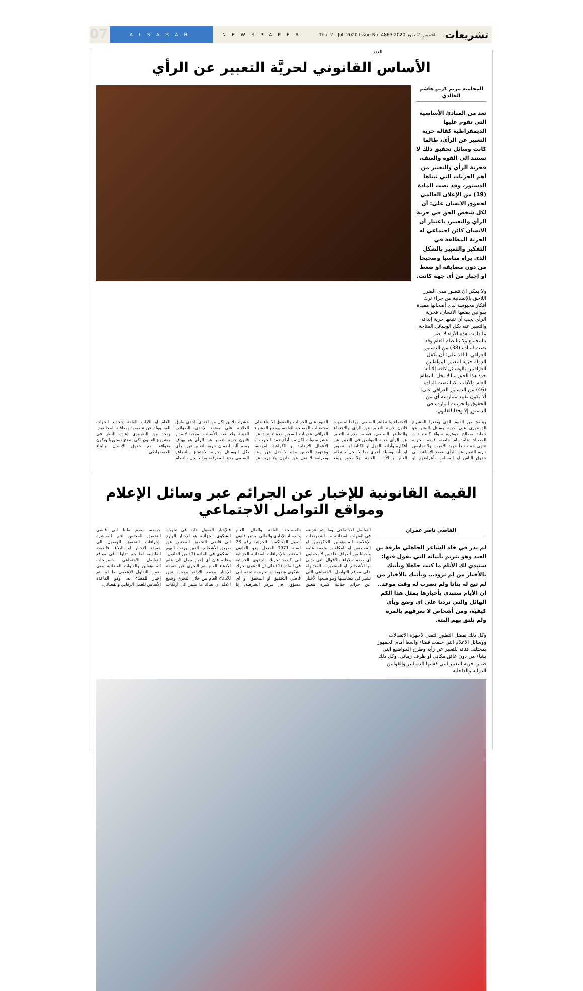07
ALSABAH NEWSPAPER Thu. 2 . Jul. 2020 Issue No. 4863 الخميس 2 تموز 2020 العدد
تشريعات
الأساس القانوني لحريَّة التعبير عن الرأي
المحامية مريم كريم هاشم الخالدي
تعد من المبادئ الأساسية التي تقوم عليها الديمقراطية كفالة حرية التعبير عن الرأي، طالما كانت وسائل تحقيق ذلك لا تستند الى القوة والعنف، فحرية الرأي والتعبير من أهم الحريات التي تبناها الدستور، وقد نصت المادة (19) من الإعلان العالمي لحقوق الانسان على: أن لكل شخص الحق في حرية الرأي والتعبير، باعتبار أن الانسان كائن اجتماعي له الحرية المطلقة في التفكير والتعبير بالشكل الذي يراه مناسبا وصحيحا من دون مضايقة او ضغط او إجبار من أي جهة كانت.
ولا يمكن ان نتصور مدى الضرر اللاحق بالإنسانية من جراء ترك أفكار محبوسة لدى أصحابها مقيدة بقوانين يضعها الانسان، فحرية الرأي يجب أن تتبعها حرية إبدائه والتعبير عنه بكل الوسائل المتاحة، ما دامت هذه الآراء لا تضر بالمجتمع ولا بالنظام العام وقد نصت المادة (38) من الدستور العراقي النافذ على: أن تكفل الدولة حرية التعبير للمواطنين العراقيين بالوسائل كافة إلا أنه حدد هذا الحق بما لا يخل بالنظام العام والآداب، كما نصت المادة (46) من الدستور العراقي على: ألا يكون تقييد ممارسة أي من الحقوق والحريات الواردة في الدستور إلا وفقا للقانون.
ويتضح من القيود الذي وضعها المشرع الدستوري على حرية وسائل النشر هو حماية مصالح جوهرية سواء كانت تلك المصالح عامة ام خاصة، فهذه الحرية تنتهي حيث تبدأ حرية الآخرين ولا تمارس حرية التعبير عن الرأي بقصد الإساءة الى حقوق الناس او المساس بأعراضهم او الاجتماع والتظاهر السلمي. ووفقا لمسودة قانون حرية التعبير عن الرأي والاجتماع والتظاهر السلمي، فيقصد بحرية التعبير عن الرأي حرية المواطن في التعبير عن أفكاره وآرائه بالقول او الكتابة او التصوير او بأية وسيلة أخرى بما لا يخل بالنظام العام او الآداب العامة. ولا يجوز وضع القيود على الحريات والحقوق إلا بناء على مقتضيات المصلحة العامة، ووضع المشرع العراقي عقوبات السجن مدة لا تزيد عن عشر سنوات لكل من أذاع عمدا للحرب او الأعمال الارهابية او الكراهية القومية، وعقوبة الحبس مدة لا تقل عن سنة وبغرامة لا تقل عن مليون ولا تزيد عن عشرة ملايين لكل من اعتدى بإحدى طرق العلانية على معتقد لإحدى الطوائف الدينية. وقد نصت الأسباب الموجبة لاصدار قانون حرية التعبير عن الرأي هو بهدف رسم آلية لضمان حرية التعبير عن الرأي بكل الوسائل وحرية الاجتماع والتظاهر السلمي وحق المعرفة، بما لا يخل بالنظام العام او الآداب العامة وتحديد الجهات المسؤولة عن تنظيمها ومعاقبة المخالفين، ونجد من الضروري إعادة النظر في مشروع القانون لكي ينضج دستوريا ويكون متوافقا مع حقوق الإنسان والبناء الديمقراطي.
القيمة القانونية للإخبار عن الجرائم عبر وسائل الإعلام ومواقع التواصل الاجتماعي
القاضي ناصر عمران
لم يدر في خلد الشاعر الجاهلي طرفة بن العبد وهو يترنم بأبياته التي يقول فيها: ستبدي لك الأيام ما كنت جاهلا ويأتيك بالأخبار من لم تزود... ويأتيك بالأخبار من لم تبع له بتاتا ولم تضرب له وقت موعد.. ان الأيام ستبدي بأخبارها بمثل هذا الكم الهائل والتي تردنا على اي وضع وبأي كيفية، ومن أشخاص لا نعرفهم بالمرة ولم نلتق بهم البتة.
وكل ذلك بفضل التطور التقني لأجهزة الاتصالات ووسائل الاعلام التي خلقت فضاء واسعا أمام الجمهور بمختلف فئاته للتعبير عن رأيه وطرح المواضيع التي يشاء من دون عائق مكاني او ظرف زماني، وكل ذلك ضمن حرية التعبير التي كفلتها الدساتير والقوانين الدولية والداخلية.
التواصل الاجتماعي وما يتم عرضه في القنوات الفضائية من التصريحات الإعلامية للمسؤولين الحكوميين او الموظفين او المكلفين بخدمة عامة وأحيانا من أطراف عاديين لا يحملون أي صفة والآراء والأقوال التي يدلي بها الأشخاص او المنشورات المتداولة على مواقع التواصل الاجتماعي التي تشير في مضامينها ومواضيعها الأخبار عن جرائم جنائية كبيرة تتعلق بالمصلحة العامة والمال العام والفساد الإداري والمالي. يشير قانون أصول المحاكمات الجزائية رقم 23 لسنة 1971 المعدل وهو القانون المختص بالإجراءات القضائية الجزائية الى كيفية تحريك الدعوى الجزائية في المادة (1) على ان الدعوى تحرك بشكوى شفوية او تحريرية تقدم الى قاضي التحقيق او المحقق او اي مسؤول في مركز الشرطة. إنا فالإخبار المعول عليه في تحريك الشكوى الجزائية هو الإخبار الوارد الى قاضي التحقيق المختص عن طريق الأشخاص الذين وردت اليهم الشكوى في المادة (1) من القانون. وعليه فان أي إخبار يصل الى علم الادعاء العام يتم التحري عن حقيقة الإخبار وجمع الأدلة، وحين يتبين للادعاء العام من خلال التحري وجمع الادلة أن هناك ما يشير الى ارتكاب جريمة، يقدم طلبا الى قاضي التحقيق المختص لتتم المباشرة بإجراءات التحقيق للوصول الى حقيقة الإخبار او البلاغ. فالقيمة القانونية لما يتم تداوله في مواقع التواصل الاجتماعي وتصريحات المسؤولين والقنوات الفضائية يبقى ضمن التداول الإعلامي ما لم يتم إخبار للقضاء به، وهو القاعدة الأساس للعمل الرقابي والقضائي.